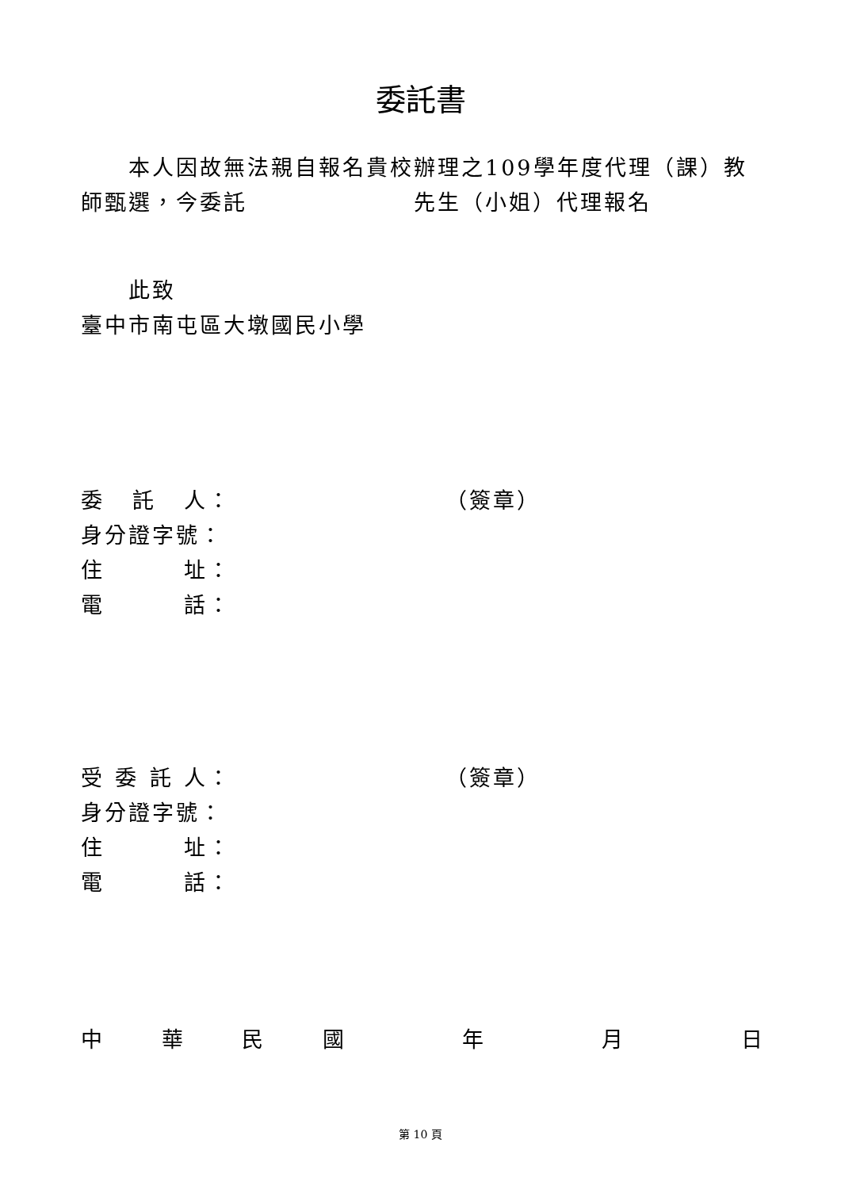委託書
　　本人因故無法親自報名貴校辦理之109學年度代理（課）教師甄選，今委託　　　　　　　先生（小姐）代理報名
　　此致
臺中市南屯區大墩國民小學
委 託 人： （簽章）
身分證字號：
住 址：
電 話：
受 委 託 人： （簽章）
身分證字號：
住 址：
電 話：
中華民國 年 月 日
第 10 頁